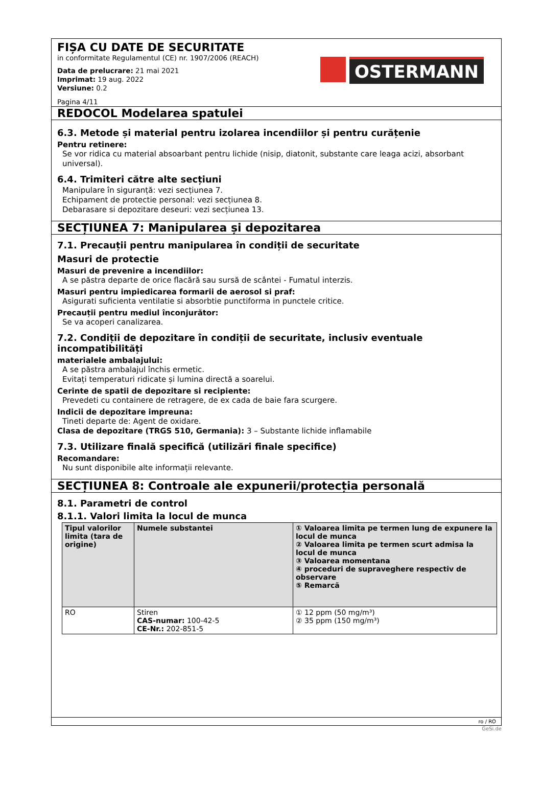FIȘA CU DATE DE SECURITATE
in conformitate Regulamentul (CE) nr. 1907/2006 (REACH)
Data de prelucrare: 21 mai 2021
Imprimat: 19 aug. 2022
Versiune: 0.2
Pagina 4/11
OSTERMANN
REDOCOL Modelarea spatulei
6.3. Metode și material pentru izolarea incendiilor și pentru curățenie
Pentru retinere:
Se vor ridica cu material absoarbant pentru lichide (nisip, diatonit, substante care leaga acizi, absorbant universal).
6.4. Trimiteri către alte secțiuni
Manipulare în siguranță: vezi secțiunea 7.
Echipament de protectie personal: vezi secțiunea 8.
Debarasare si depozitare deseuri: vezi secțiunea 13.
SECȚIUNEA 7: Manipularea și depozitarea
7.1. Precauții pentru manipularea în condiții de securitate
Masuri de protectie
Masuri de prevenire a incendiilor:
A se păstra departe de orice flacără sau sursă de scântei - Fumatul interzis.
Masuri pentru impiedicarea formarii de aerosol si praf:
Asigurati suficienta ventilatie si absorbtie punctiforma in punctele critice.
Precauții pentru mediul înconjurător:
Se va acoperi canalizarea.
7.2. Condiții de depozitare în condiții de securitate, inclusiv eventuale incompatibilități
materialele ambalajului:
A se păstra ambalajul închis ermetic.
Evitați temperaturi ridicate și lumina directă a soarelui.
Cerinte de spatii de depozitare si recipiente:
Prevedeti cu containere de retragere, de ex cada de baie fara scurgere.
Indicii de depozitare impreuna:
Tineti departe de: Agent de oxidare.
Clasa de depozitare (TRGS 510, Germania): 3 – Substante lichide inflamabile
7.3. Utilizare finală specifică (utilizări finale specifice)
Recomandare:
Nu sunt disponibile alte informații relevante.
SECȚIUNEA 8: Controale ale expunerii/protecția personală
8.1. Parametri de control
8.1.1. Valori limita la locul de munca
| Tipul valorilor limita (tara de origine) | Numele substantei | ① Valoarea limita pe termen lung de expunere la locul de munca ② Valoarea limita pe termen scurt admisa la locul de munca ③ Valoarea momentana ④ proceduri de supraveghere respectiv de observare ⑤ Remarcă |
| --- | --- | --- |
| RO | Stiren CAS-numar: 100-42-5 CE-Nr.: 202-851-5 | ① 12 ppm (50 mg/m³) ② 35 ppm (150 mg/m³) |
ro / RO
GeSi.de